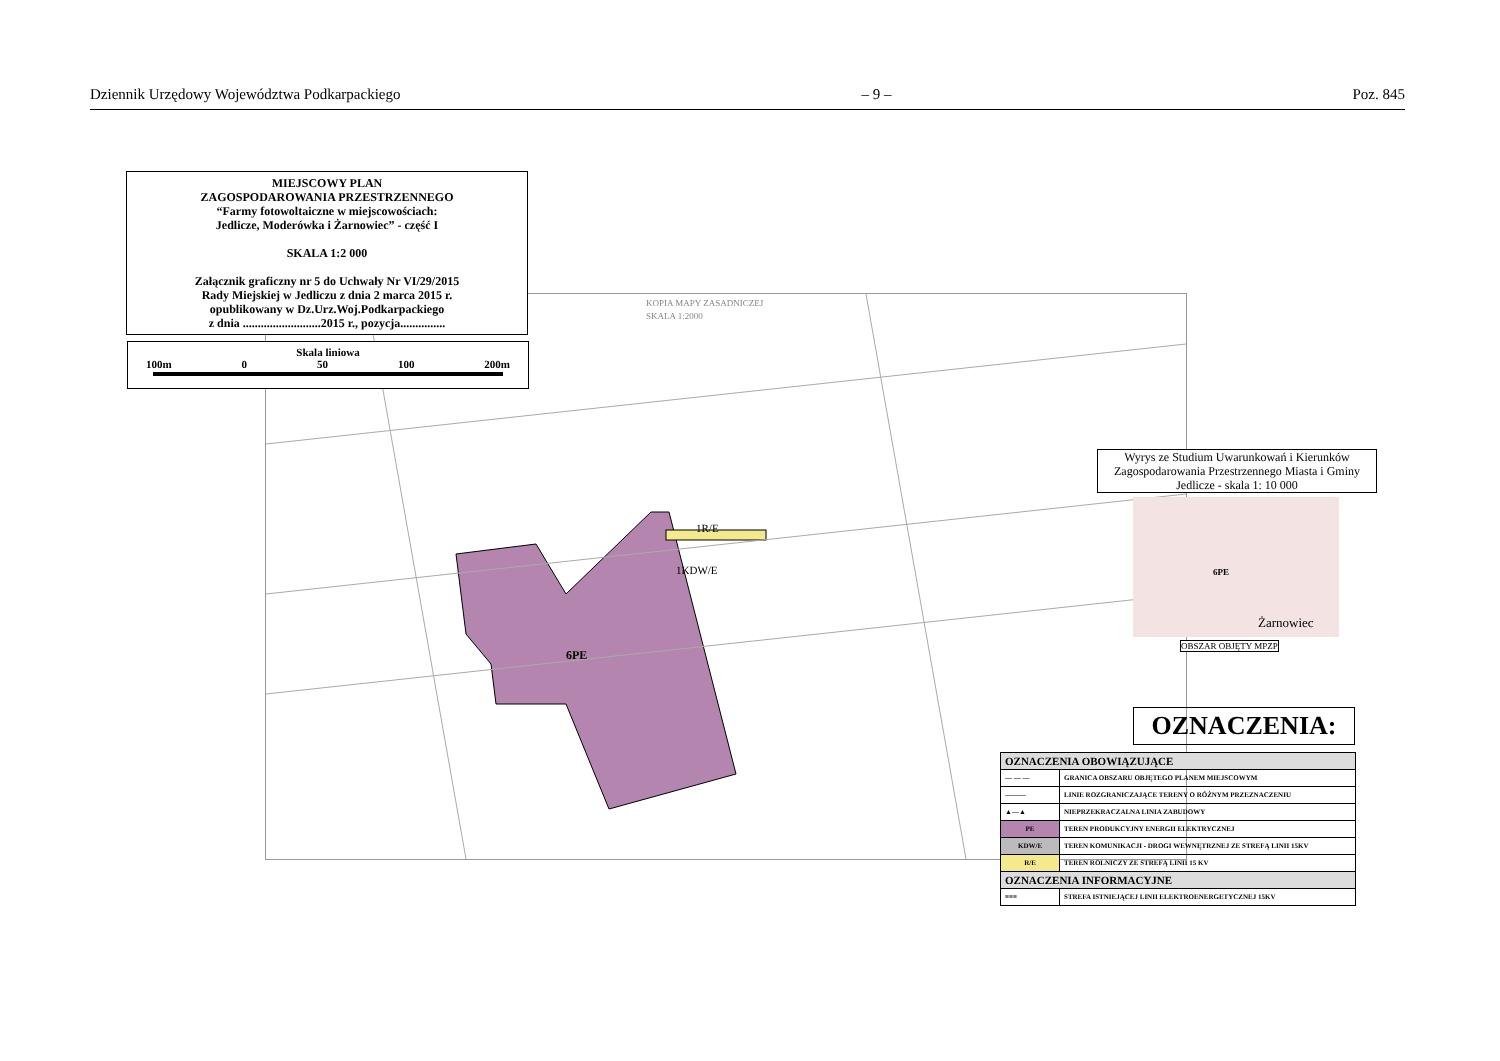Dziennik Urzędowy Województwa Podkarpackiego – 9 – Poz. 845
KOPIA MAPY ZASADNICZEJ
SKALA 1:2000
6PE
1R/E
1KDW/E
MIEJSCOWY PLAN
ZAGOSPODAROWANIA PRZESTRZENNEGO
“Farmy fotowoltaiczne w miejscowościach:
Jedlicze, Moderówka i Żarnowiec” - część I
SKALA 1:2 000
Załącznik graficzny nr 5 do Uchwały Nr VI/29/2015
Rady Miejskiej w Jedliczu z dnia 2 marca 2015 r.
opublikowany w Dz.Urz.Woj.Podkarpackiego
z dnia ..........................2015 r., pozycja...............
Skala liniowa
100m 0 50 100 200m
Wyrys ze Studium Uwarunkowań i Kierunków Zagospodarowania Przestrzennego Miasta i Gminy Jedlicze - skala 1: 10 000
6PE
Żarnowiec
OBSZAR OBJĘTY MPZP
OZNACZENIA:
| OZNACZENIA OBOWIĄZUJĄCE | |
| --- | --- |
| — — — | GRANICA OBSZARU OBJĘTEGO PLANEM MIEJSCOWYM |
| ——— | LINIE ROZGRANICZAJĄCE TERENY O RÓŻNYM PRZEZNACZENIU |
| ▲—▲ | NIEPRZEKRACZALNA LINIA ZABUDOWY |
| PE | TEREN PRODUKCYJNY ENERGII ELEKTRYCZNEJ |
| KDW/E | TEREN KOMUNIKACJI - DROGI WEWNĘTRZNEJ ZE STREFĄ LINII 15KV |
| R/E | TEREN ROLNICZY ZE STREFĄ LINII 15 KV |
| OZNACZENIA INFORMACYJNE | |
| ≡≡≡ | STREFA ISTNIEJĄCEJ LINII ELEKTROENERGETYCZNEJ 15KV |